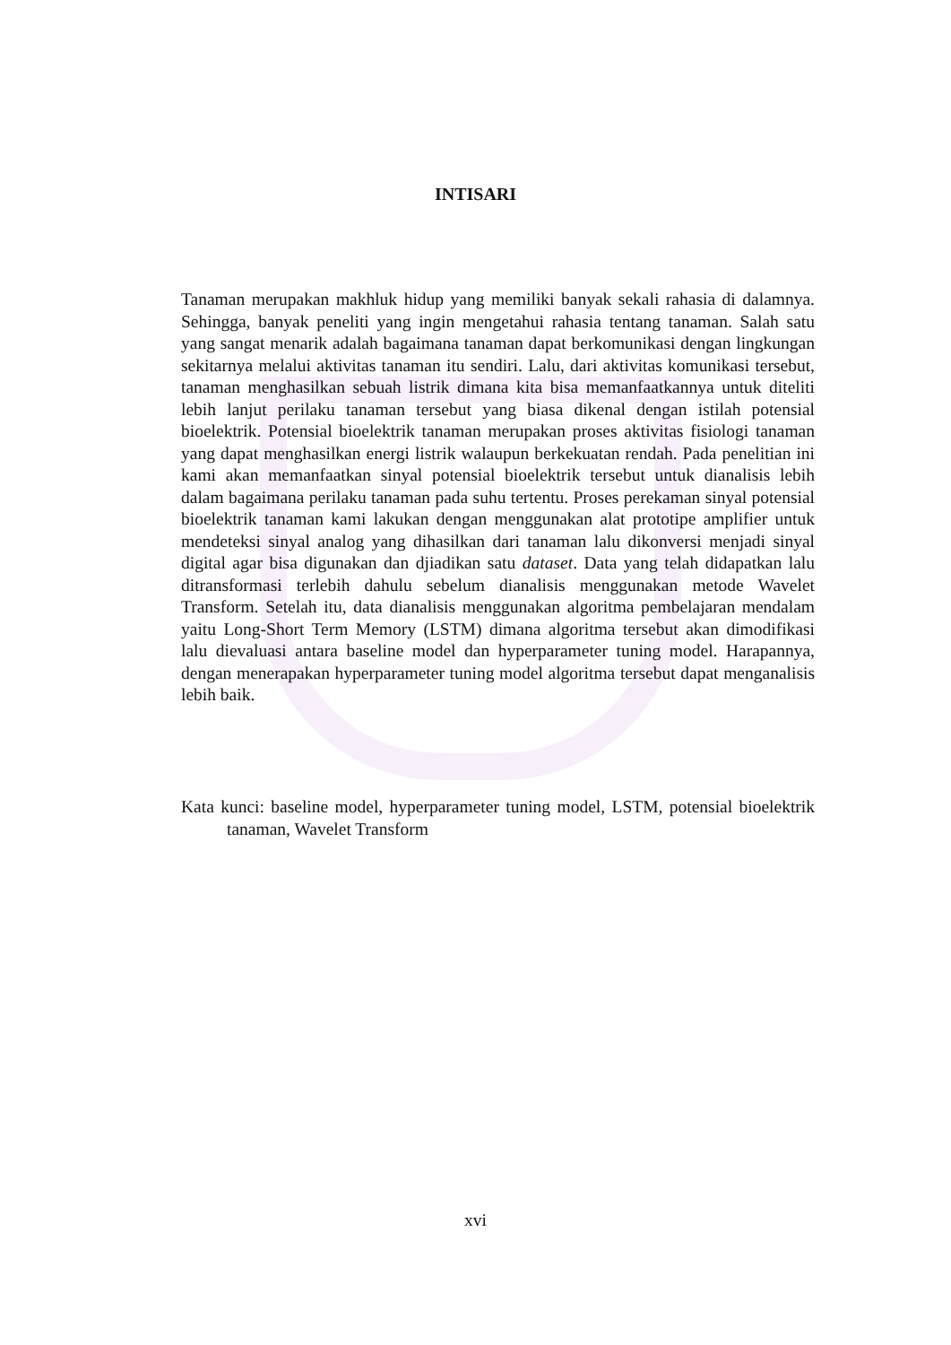INTISARI
Tanaman merupakan makhluk hidup yang memiliki banyak sekali rahasia di dalamnya. Sehingga, banyak peneliti yang ingin mengetahui rahasia tentang tanaman. Salah satu yang sangat menarik adalah bagaimana tanaman dapat berkomunikasi dengan lingkungan sekitarnya melalui aktivitas tanaman itu sendiri. Lalu, dari aktivitas komunikasi tersebut, tanaman menghasilkan sebuah listrik dimana kita bisa memanfaatkannya untuk diteliti lebih lanjut perilaku tanaman tersebut yang biasa dikenal dengan istilah potensial bioelektrik. Potensial bioelektrik tanaman merupakan proses aktivitas fisiologi tanaman yang dapat menghasilkan energi listrik walaupun berkekuatan rendah. Pada penelitian ini kami akan memanfaatkan sinyal potensial bioelektrik tersebut untuk dianalisis lebih dalam bagaimana perilaku tanaman pada suhu tertentu. Proses perekaman sinyal potensial bioelektrik tanaman kami lakukan dengan menggunakan alat prototipe amplifier untuk mendeteksi sinyal analog yang dihasilkan dari tanaman lalu dikonversi menjadi sinyal digital agar bisa digunakan dan djiadikan satu dataset. Data yang telah didapatkan lalu ditransformasi terlebih dahulu sebelum dianalisis menggunakan metode Wavelet Transform. Setelah itu, data dianalisis menggunakan algoritma pembelajaran mendalam yaitu Long-Short Term Memory (LSTM) dimana algoritma tersebut akan dimodifikasi lalu dievaluasi antara baseline model dan hyperparameter tuning model. Harapannya, dengan menerapakan hyperparameter tuning model algoritma tersebut dapat menganalisis lebih baik.
Kata kunci: baseline model, hyperparameter tuning model, LSTM, potensial bioelektrik tanaman, Wavelet Transform
xvi